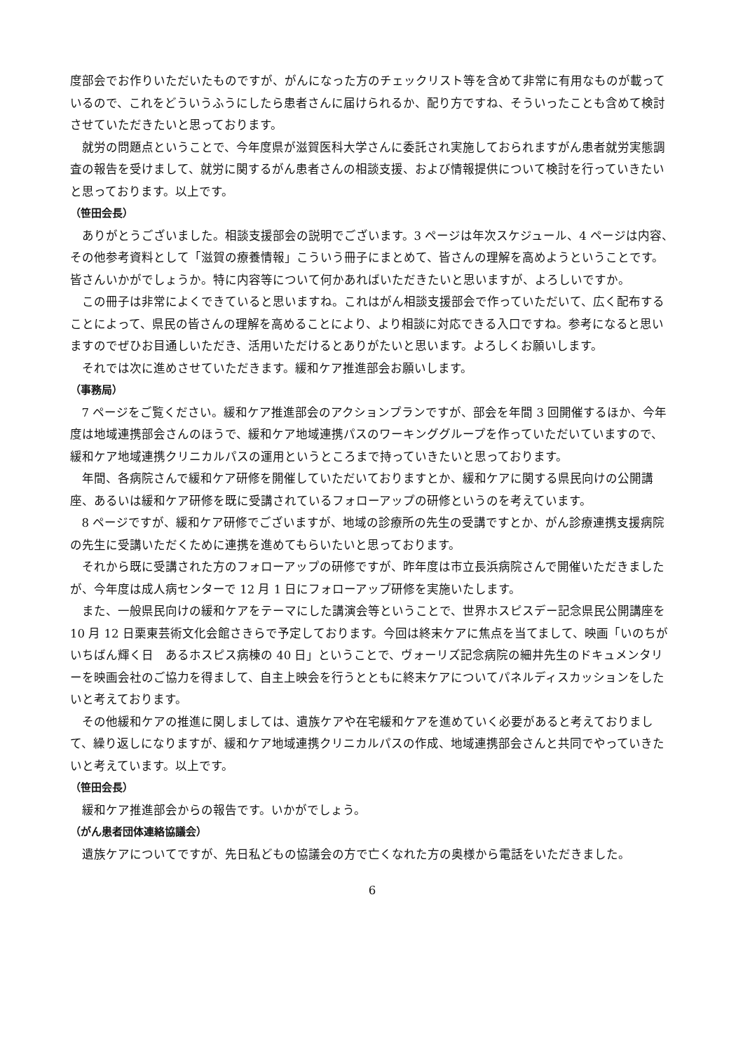度部会でお作りいただいたものですが、がんになった方のチェックリスト等を含めて非常に有用なものが載っているので、これをどういうふうにしたら患者さんに届けられるか、配り方ですね、そういったことも含めて検討させていただきたいと思っております。
就労の問題点ということで、今年度県が滋賀医科大学さんに委託され実施しておられますがん患者就労実態調査の報告を受けまして、就労に関するがん患者さんの相談支援、および情報提供について検討を行っていきたいと思っております。以上です。
（笹田会長）
ありがとうございました。相談支援部会の説明でございます。3 ページは年次スケジュール、4 ページは内容、その他参考資料として「滋賀の療養情報」こういう冊子にまとめて、皆さんの理解を高めようということです。皆さんいかがでしょうか。特に内容等について何かあればいただきたいと思いますが、よろしいですか。
この冊子は非常によくできていると思いますね。これはがん相談支援部会で作っていただいて、広く配布することによって、県民の皆さんの理解を高めることにより、より相談に対応できる入口ですね。参考になると思いますのでぜひお目通しいただき、活用いただけるとありがたいと思います。よろしくお願いします。
それでは次に進めさせていただきます。緩和ケア推進部会お願いします。
（事務局）
7 ページをご覧ください。緩和ケア推進部会のアクションプランですが、部会を年間 3 回開催するほか、今年度は地域連携部会さんのほうで、緩和ケア地域連携パスのワーキンググループを作っていただいていますので、緩和ケア地域連携クリニカルパスの運用というところまで持っていきたいと思っております。
年間、各病院さんで緩和ケア研修を開催していただいておりますとか、緩和ケアに関する県民向けの公開講座、あるいは緩和ケア研修を既に受講されているフォローアップの研修というのを考えています。
8 ページですが、緩和ケア研修でございますが、地域の診療所の先生の受講ですとか、がん診療連携支援病院の先生に受講いただくために連携を進めてもらいたいと思っております。
それから既に受講された方のフォローアップの研修ですが、昨年度は市立長浜病院さんで開催いただきましたが、今年度は成人病センターで 12 月 1 日にフォローアップ研修を実施いたします。
また、一般県民向けの緩和ケアをテーマにした講演会等ということで、世界ホスピスデー記念県民公開講座を 10 月 12 日栗東芸術文化会館さきらで予定しております。今回は終末ケアに焦点を当てまして、映画「いのちがいちばん輝く日　あるホスピス病棟の 40 日」ということで、ヴォーリズ記念病院の細井先生のドキュメンタリーを映画会社のご協力を得まして、自主上映会を行うとともに終末ケアについてパネルディスカッションをしたいと考えております。
その他緩和ケアの推進に関しましては、遺族ケアや在宅緩和ケアを進めていく必要があると考えておりまして、繰り返しになりますが、緩和ケア地域連携クリニカルパスの作成、地域連携部会さんと共同でやっていきたいと考えています。以上です。
（笹田会長）
緩和ケア推進部会からの報告です。いかがでしょう。
（がん患者団体連絡協議会）
遺族ケアについてですが、先日私どもの協議会の方で亡くなれた方の奥様から電話をいただきました。
6